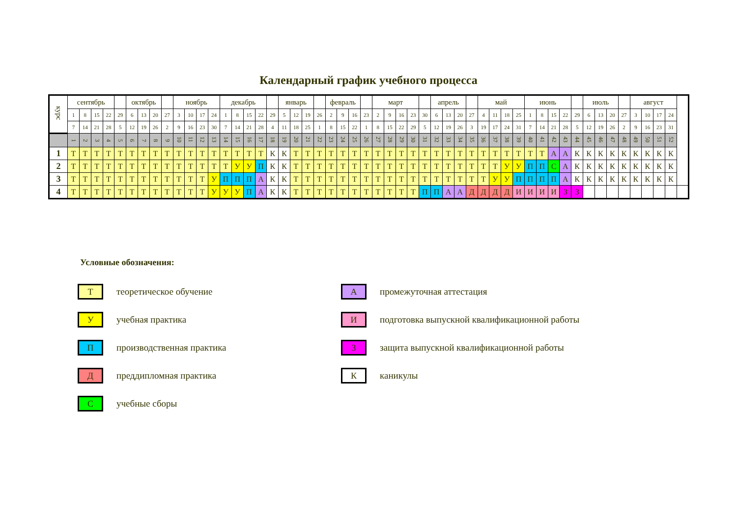Календарный график учебного процесса
| курс | сентябрь | | | | | октябрь | | | | ноябрь | | | | декабрь | | | | | январь | | | | февраль | | | | март | | | | | апрель | | | | май | | | | июнь | | | | | июль | | | | август | | | | |
| | 1 | 8 | 15 | 22 | 29 | 6 | 13 | 20 | 27 | 3 | 10 | 17 | 24 | 1 | 8 | 15 | 22 | 29 | 5 | 12 | 19 | 26 | 2 | 9 | 16 | 23 | 2 | 9 | 16 | 23 | 30 | 6 | 13 | 20 | 27 | 4 | 11 | 18 | 25 | 1 | 8 | 15 | 22 | 29 | 6 | 13 | 20 | 27 | 3 | 10 | 17 | 24 | |
| | 7 | 14 | 21 | 28 | 5 | 12 | 19 | 26 | 2 | 9 | 16 | 23 | 30 | 7 | 14 | 21 | 28 | 4 | 11 | 18 | 25 | 1 | 8 | 15 | 22 | 1 | 8 | 15 | 22 | 29 | 5 | 12 | 19 | 26 | 3 | 19 | 17 | 24 | 31 | 7 | 14 | 21 | 28 | 5 | 12 | 19 | 26 | 2 | 9 | 16 | 23 | 31 | |
| | 1 | 2 | 3 | 4 | 5 | 6 | 7 | 8 | 9 | 10 | 11 | 12 | 13 | 14 | 15 | 16 | 17 | 18 | 19 | 20 | 21 | 22 | 23 | 24 | 25 | 26 | 27 | 28 | 29 | 30 | 31 | 32 | 33 | 34 | 35 | 36 | 37 | 38 | 39 | 40 | 41 | 42 | 43 | 44 | 45 | 46 | 47 | 48 | 49 | 50 | 51 | 52 | |
| 1 | Т | Т | Т | Т | Т | Т | Т | Т | Т | Т | Т | Т | Т | Т | Т | Т | Т | К | К | Т | Т | Т | Т | Т | Т | Т | Т | Т | Т | Т | Т | Т | Т | Т | Т | Т | Т | Т | Т | Т | Т | А | А | К | К | К | К | К | К | К | К | К | |
| 2 | Т | Т | Т | Т | Т | Т | Т | Т | Т | Т | Т | Т | Т | Т | У | У | П | К | К | Т | Т | Т | Т | Т | Т | Т | Т | Т | Т | Т | Т | Т | Т | Т | Т | Т | Т | У | У | П | П | С | А | К | К | К | К | К | К | К | К | К | |
| 3 | Т | Т | Т | Т | Т | Т | Т | Т | Т | Т | Т | Т | У | П | П | П | А | К | К | Т | Т | Т | Т | Т | Т | Т | Т | Т | Т | Т | Т | Т | Т | Т | Т | Т | У | У | П | П | П | П | А | К | К | К | К | К | К | К | К | К | |
| 4 | Т | Т | Т | Т | Т | Т | Т | Т | Т | Т | Т | Т | У | У | У | П | А | К | К | Т | Т | Т | Т | Т | Т | Т | Т | Т | Т | Т | П | П | А | А | Д | Д | Д | Д | И | И | И | И | З | З | | | | | | | | | |
Условные обозначения:
Т
теоретическое обучение
У
учебная практика
П
производственная практика
Д
преддипломная практика
С
учебные сборы
А
промежуточная аттестация
И
подготовка выпускной квалификационной работы
З
защита выпускной квалификационной работы
К
каникулы